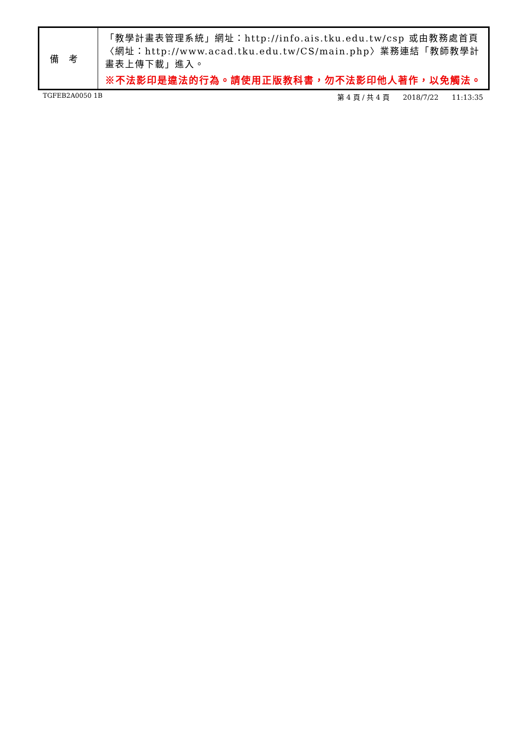| 備考 | 「教學計畫表管理系統」網址： http://info.ais.tku.edu.tw/csp 或由教務處首頁〈網址： http://www.acad.tku.edu.tw/CS/main.php 〉業務連結「教師教學計畫表上傳下載」進入。 ※不法影印是違法的行為。請使用正版教科書，勿不法影印他人著作，以免觸法。 |
TGFEB2A0050 1B 第 4 頁 / 共 4 頁 2018/7/22 11:13:35